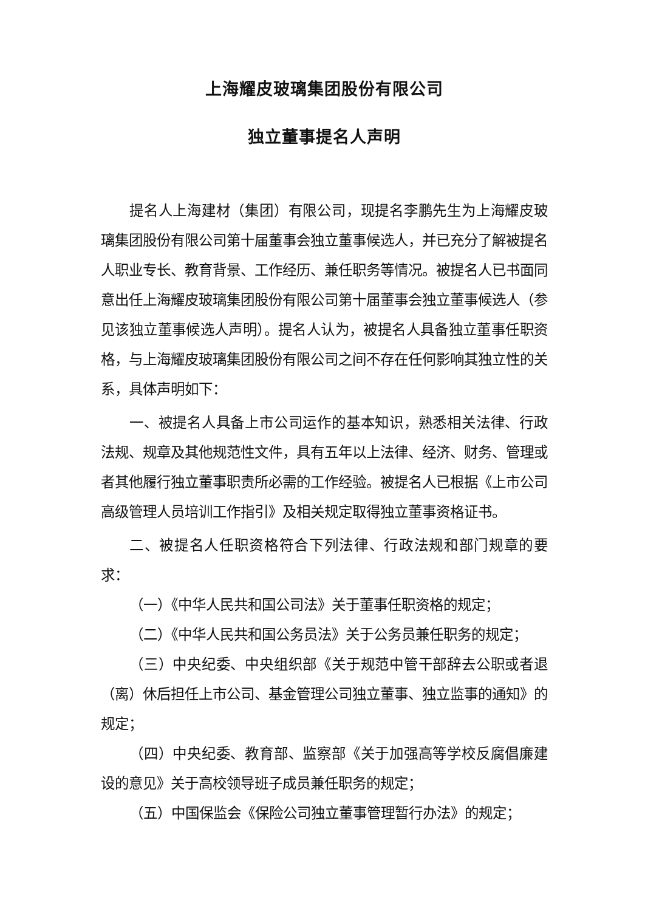上海耀皮玻璃集团股份有限公司
独立董事提名人声明
提名人上海建材（集团）有限公司，现提名李鹏先生为上海耀皮玻璃集团股份有限公司第十届董事会独立董事候选人，并已充分了解被提名人职业专长、教育背景、工作经历、兼任职务等情况。被提名人已书面同意出任上海耀皮玻璃集团股份有限公司第十届董事会独立董事候选人（参见该独立董事候选人声明）。提名人认为，被提名人具备独立董事任职资格，与上海耀皮玻璃集团股份有限公司之间不存在任何影响其独立性的关系，具体声明如下：
一、被提名人具备上市公司运作的基本知识，熟悉相关法律、行政法规、规章及其他规范性文件，具有五年以上法律、经济、财务、管理或者其他履行独立董事职责所必需的工作经验。被提名人已根据《上市公司高级管理人员培训工作指引》及相关规定取得独立董事资格证书。
二、被提名人任职资格符合下列法律、行政法规和部门规章的要求：
（一）《中华人民共和国公司法》关于董事任职资格的规定；
（二）《中华人民共和国公务员法》关于公务员兼任职务的规定；
（三）中央纪委、中央组织部《关于规范中管干部辞去公职或者退（离）休后担任上市公司、基金管理公司独立董事、独立监事的通知》的规定；
（四）中央纪委、教育部、监察部《关于加强高等学校反腐倡廉建设的意见》关于高校领导班子成员兼任职务的规定；
（五）中国保监会《保险公司独立董事管理暂行办法》的规定；